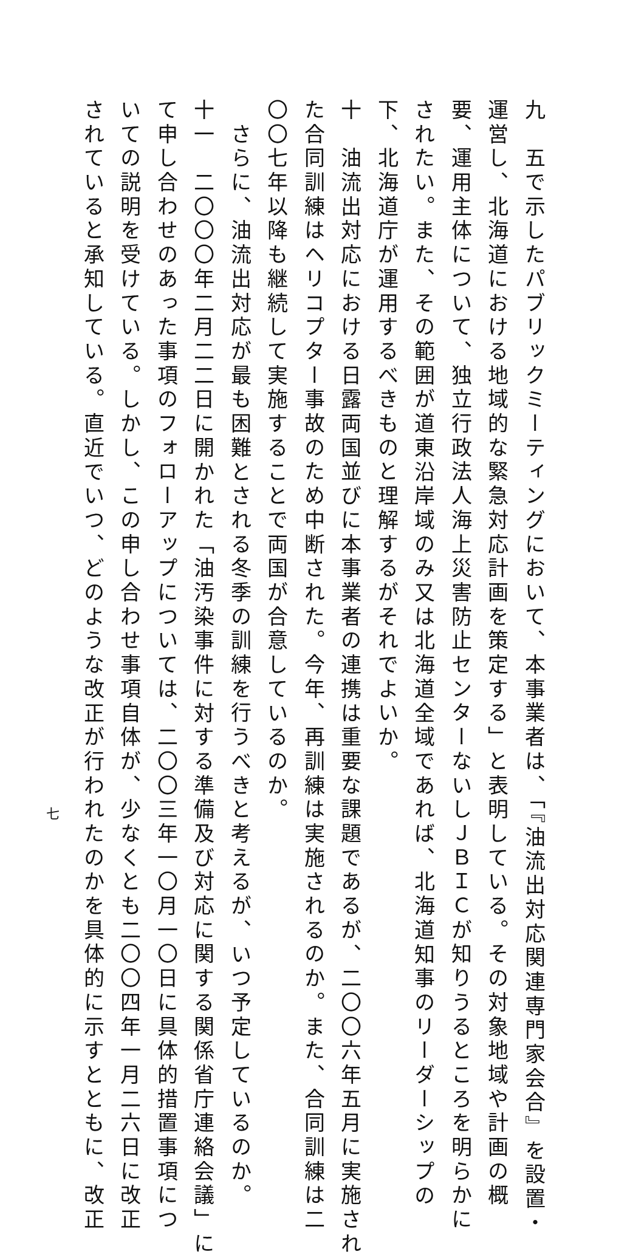九　五で示したパブリックミーティングにおいて、本事業者は、「『油流出対応関連専門家会合』を設置・
運営し、北海道における地域的な緊急対応計画を策定する」と表明している。その対象地域や計画の概
要、運用主体について、独立行政法人海上災害防止センターないしＪＢＩＣが知りうるところを明らかに
されたい。また、その範囲が道東沿岸域のみ又は北海道全域であれば、北海道知事のリーダーシップの
下、北海道庁が運用するべきものと理解するがそれでよいか。
十　油流出対応における日露両国並びに本事業者の連携は重要な課題であるが、二〇〇六年五月に実施され
た合同訓練はヘリコプター事故のため中断された。今年、再訓練は実施されるのか。また、合同訓練は二
〇〇七年以降も継続して実施することで両国が合意しているのか。
　さらに、油流出対応が最も困難とされる冬季の訓練を行うべきと考えるが、いつ予定しているのか。
十一　二〇〇〇年二月二二日に開かれた「油汚染事件に対する準備及び対応に関する関係省庁連絡会議」に
て申し合わせのあった事項のフォローアップについては、二〇〇三年一〇月一〇日に具体的措置事項につ
いての説明を受けている。しかし、この申し合わせ事項自体が、少なくとも二〇〇四年一月二六日に改正
されていると承知している。直近でいつ、どのような改正が行われたのかを具体的に示すとともに、改正
七